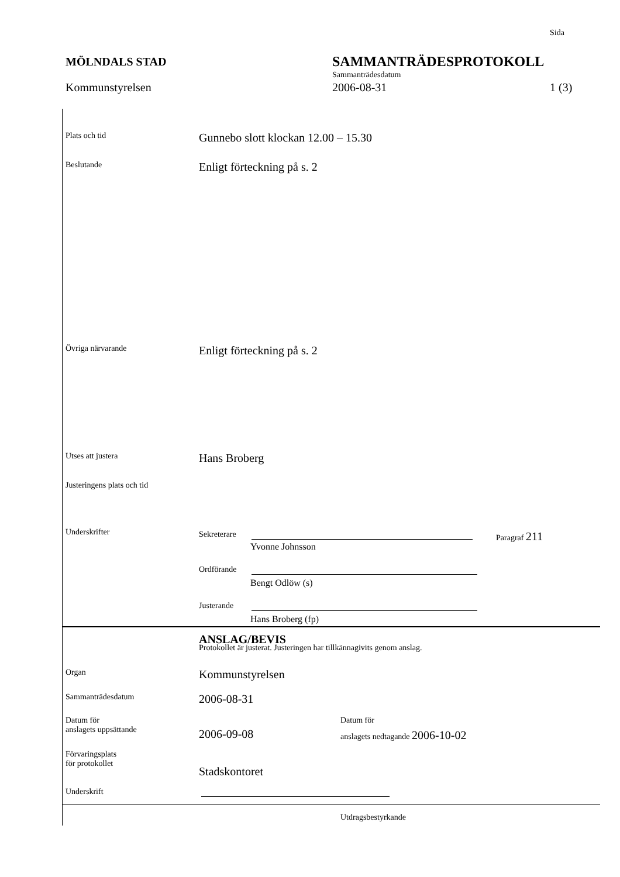Sida
MÖLNDALS STAD SAMMANTRÄDESPROTOKOLL
Sammanträdesdatum
Kommunstyrelsen 2006-08-31 1 (3)
Plats och tid Gunnebo slott klockan 12.00 – 15.30
Beslutande Enligt förteckning på s. 2
Övriga närvarande Enligt förteckning på s. 2
Utses att justera Hans Broberg
Justeringens plats och tid
Underskrifter Sekreterare Paragraf 211
Yvonne Johnsson
Ordförande
Bengt Odlöw (s)
Justerande
Hans Broberg (fp)
ANSLAG/BEVIS
Protokollet är justerat. Justeringen har tillkännagivits genom anslag.
Organ Kommunstyrelsen
Sammanträdesdatum 2006-08-31
Datum för
anslagets uppsättande
2006-09-08
Datum för
anslagets nedtagande 2006-10-02
Förvaringsplats
för protokollet
Stadskontoret
Underskrift
Utdragsbestyrkande